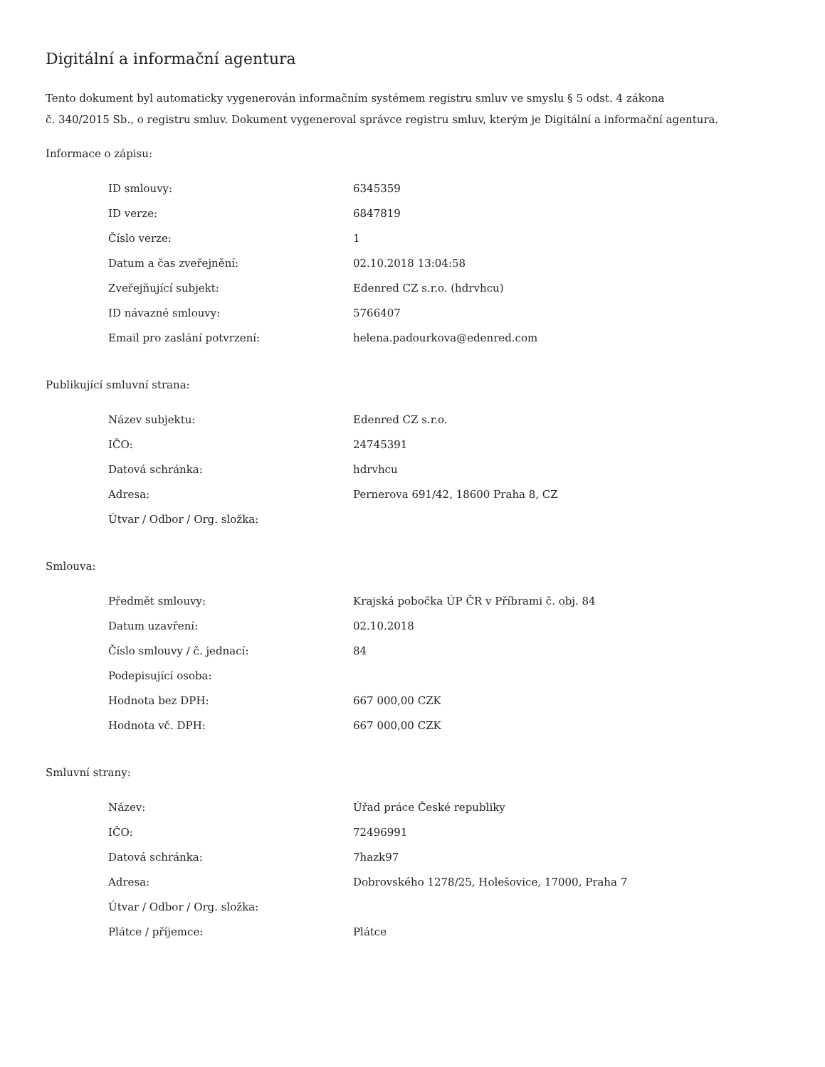Digitální a informační agentura
Tento dokument byl automaticky vygenerován informačním systémem registru smluv ve smyslu § 5 odst. 4 zákona
č. 340/2015 Sb., o registru smluv. Dokument vygeneroval správce registru smluv, kterým je Digitální a informační agentura.
Informace o zápisu:
| ID smlouvy: | 6345359 |
| ID verze: | 6847819 |
| Číslo verze: | 1 |
| Datum a čas zveřejnění: | 02.10.2018 13:04:58 |
| Zveřejňující subjekt: | Edenred CZ s.r.o. (hdrvhcu) |
| ID návazné smlouvy: | 5766407 |
| Email pro zaslání potvrzení: | helena.padourkova@edenred.com |
Publikující smluvní strana:
| Název subjektu: | Edenred CZ s.r.o. |
| IČO: | 24745391 |
| Datová schránka: | hdrvhcu |
| Adresa: | Pernerova 691/42, 18600 Praha 8, CZ |
| Útvar / Odbor / Org. složka: | |
Smlouva:
| Předmět smlouvy: | Krajská pobočka ÚP ČR v Příbrami č. obj. 84 |
| Datum uzavření: | 02.10.2018 |
| Číslo smlouvy / č. jednací: | 84 |
| Podepisující osoba: | |
| Hodnota bez DPH: | 667 000,00 CZK |
| Hodnota vč. DPH: | 667 000,00 CZK |
Smluvní strany:
| Název: | Úřad práce České republiky |
| IČO: | 72496991 |
| Datová schránka: | 7hazk97 |
| Adresa: | Dobrovského 1278/25, Holešovice, 17000, Praha 7 |
| Útvar / Odbor / Org. složka: | |
| Plátce / příjemce: | Plátce |